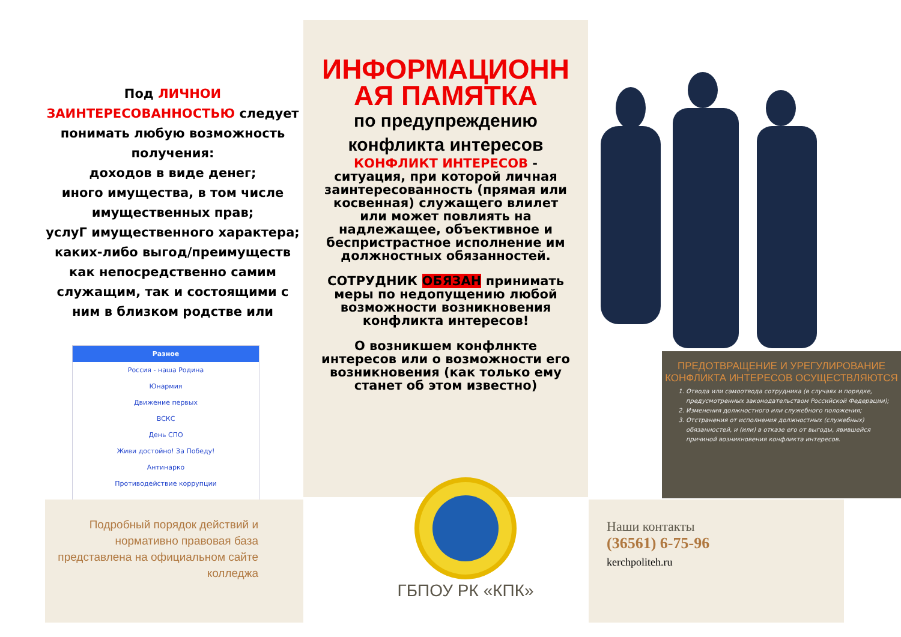Под ЛИЧНОИ ЗАИНТЕРЕСОВАННОСТЬЮ следует понимать любую возможность получения:
доходов в виде денег;
иного имущества, в том числе имущественных прав;
услуГ имущественного характера;
каких-либо выгод/преимуществ как непосредственно самим служащим, так и состоящими с ним в близком родстве или
Разное
Россия - наша Родина
Юнармия
Движение первых
ВСКС
День СПО
Живи достойно! За Победу!
Антинарко
Противодействие коррупции
Подробный порядок действий и нормативно правовая база представлена на официальном сайте колледжа
ИНФОРМАЦИОНН АЯ ПАМЯТКА
по предупреждению
конфликта интересов
КОНФЛИКТ ИНТЕРЕСОВ - ситуация, при которой личная заинтересованность (прямая или косвенная) служащего влилет или может повлиять на надлежащее, объективное и беспристрастное исполнение им должностных обязанностей.
СОТРУДНИК ОБЯЗАН принимать меры по недопущению любой возможности возникновения конфликта интересов!
О возникшем конфлнкте интересов или о возможности его возникновения (как только ему станет об этом известно)
ПРЕДОТВРАЩЕНИЕ И УРЕГУЛИРОВАНИЕ КОНФЛИКТА ИНТЕРЕСОВ ОСУЩЕСТВЛЯЮТСЯ
1. Отвода или самоотвода сотрудника (в случаях и порядке, предусмотренных законодательством Российской Федерации);
2. Изменения должностного или служебного положения;
3. Отстранения от исполнения должностных (служебных) обязанностей, и (или) в отказе его от выгоды, явившейся причиной возникновения конфликта интересов.
ГБПОУ РК «КПК»
Наши контакты
(36561) 6-75-96
kerchpoliteh.ru